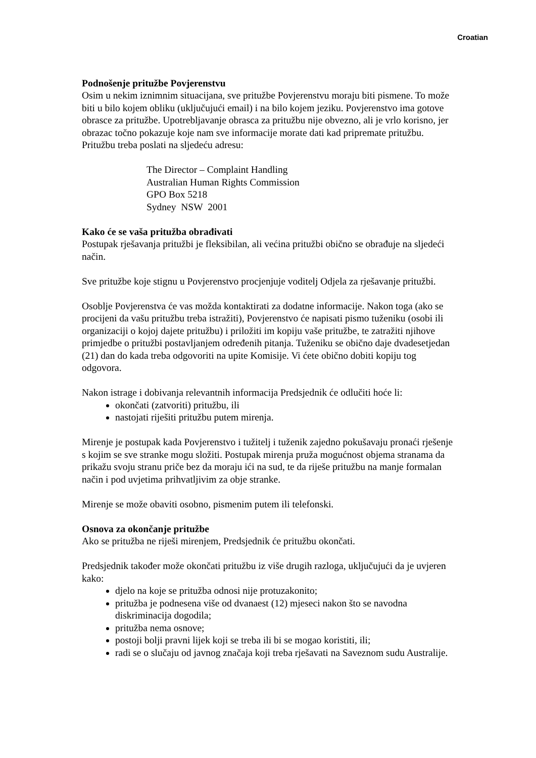Croatian
Podnošenje pritužbe Povjerenstvu
Osim u nekim iznimnim situacijana, sve pritužbe Povjerenstvu moraju biti pismene. To može biti u bilo kojem obliku (uključujući email) i na bilo kojem jeziku. Povjerenstvo ima gotove obrasce za pritužbe. Upotrebljavanje obrasca za pritužbu nije obvezno, ali je vrlo korisno, jer obrazac točno pokazuje koje nam sve informacije morate dati kad pripremate pritužbu. Pritužbu treba poslati na sljedeću adresu:
The Director – Complaint Handling
Australian Human Rights Commission
GPO Box 5218
Sydney NSW 2001
Kako će se vaša pritužba obrađivati
Postupak rješavanja pritužbi je fleksibilan, ali većina pritužbi obično se obrađuje na sljedeći način.
Sve pritužbe koje stignu u Povjerenstvo procjenjuje voditelj Odjela za rješavanje pritužbi.
Osoblje Povjerenstva će vas možda kontaktirati za dodatne informacije. Nakon toga (ako se procijeni da vašu pritužbu treba istražiti), Povjerenstvo će napisati pismo tuženiku (osobi ili organizaciji o kojoj dajete pritužbu) i priložiti im kopiju vaše pritužbe, te zatražiti njihove primjedbe o pritužbi postavljanjem određenih pitanja. Tuženiku se obično daje dvadesetjedan (21) dan do kada treba odgovoriti na upite Komisije. Vi ćete obično dobiti kopiju tog odgovora.
Nakon istrage i dobivanja relevantnih informacija Predsjednik će odlučiti hoće li:
okončati (zatvoriti) pritužbu, ili
nastojati riješiti pritužbu putem mirenja.
Mirenje je postupak kada Povjerenstvo i tužitelj i tuženik zajedno pokušavaju pronaći rješenje s kojim se sve stranke mogu složiti. Postupak mirenja pruža mogućnost objema stranama da prikažu svoju stranu priče bez da moraju ići na sud, te da riješe pritužbu na manje formalan način i pod uvjetima prihvatljivim za obje stranke.
Mirenje se može obaviti osobno, pismenim putem ili telefonski.
Osnova za okončanje pritužbe
Ako se pritužba ne riješi mirenjem, Predsjednik će pritužbu okončati.
Predsjednik također može okončati pritužbu iz više drugih razloga, uključujući da je uvjeren kako:
djelo na koje se pritužba odnosi nije protuzakonito;
pritužba je podnesena više od dvanaest (12) mjeseci nakon što se navodna diskriminacija dogodila;
pritužba nema osnove;
postoji bolji pravni lijek koji se treba ili bi se mogao koristiti, ili;
radi se o slučaju od javnog značaja koji treba rješavati na Saveznom sudu Australije.